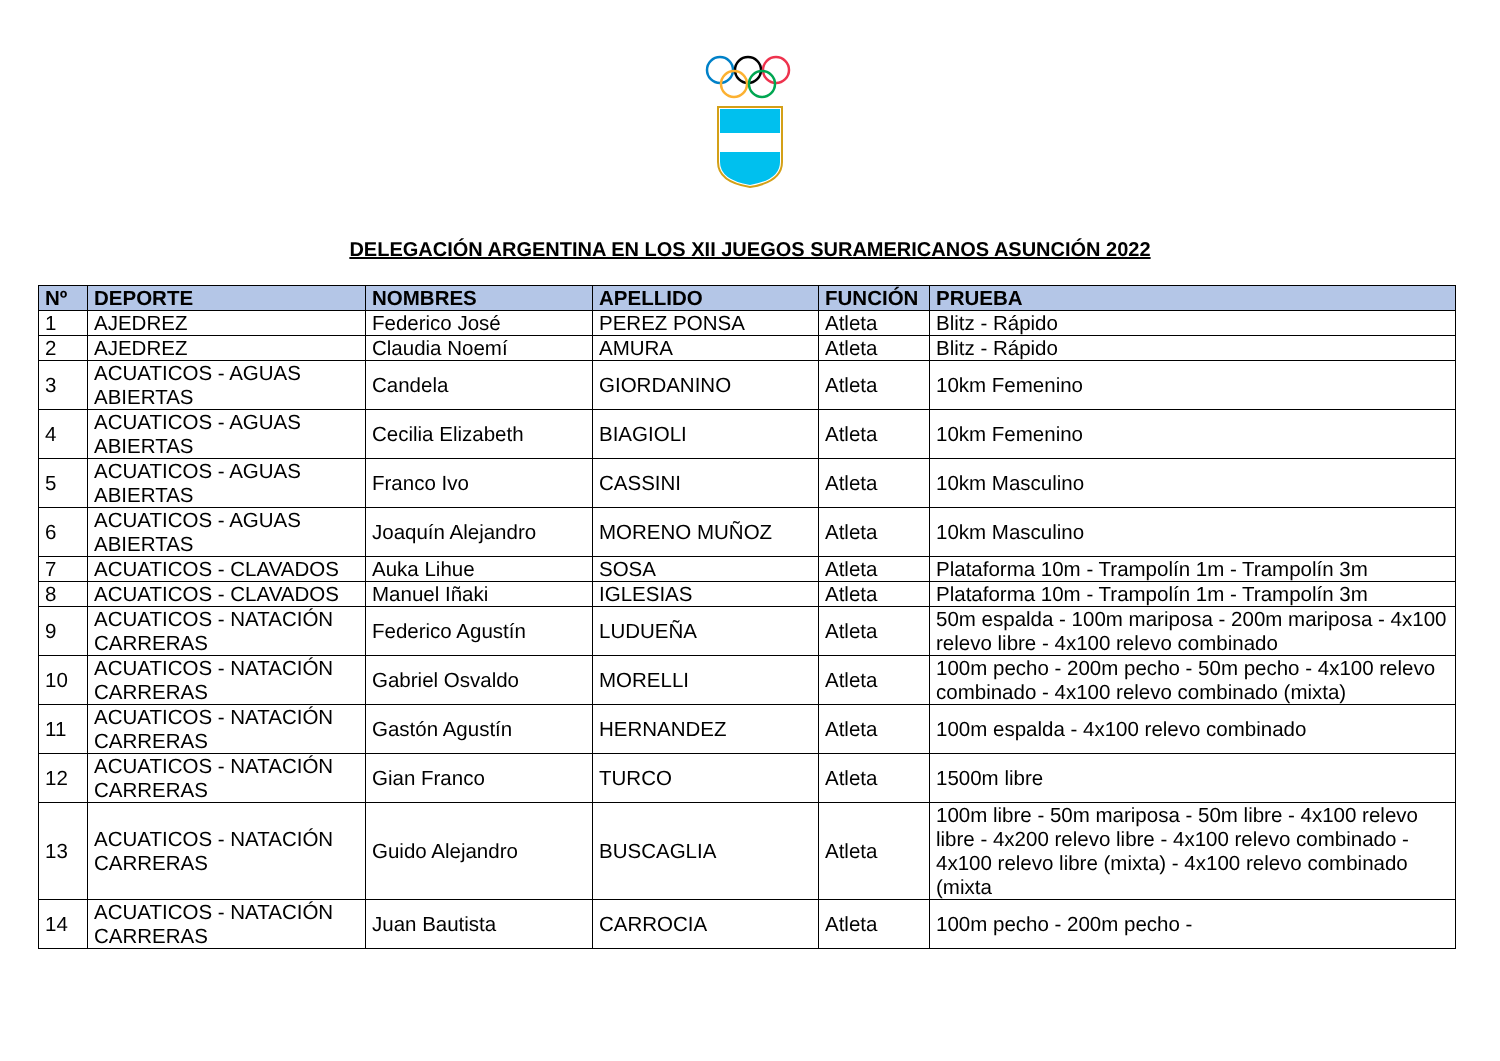DELEGACIÓN ARGENTINA EN LOS XII JUEGOS SURAMERICANOS ASUNCIÓN 2022
| Nº | DEPORTE | NOMBRES | APELLIDO | FUNCIÓN | PRUEBA |
| --- | --- | --- | --- | --- | --- |
| 1 | AJEDREZ | Federico José | PEREZ PONSA | Atleta | Blitz - Rápido |
| 2 | AJEDREZ | Claudia Noemí | AMURA | Atleta | Blitz - Rápido |
| 3 | ACUATICOS - AGUAS ABIERTAS | Candela | GIORDANINO | Atleta | 10km Femenino |
| 4 | ACUATICOS - AGUAS ABIERTAS | Cecilia Elizabeth | BIAGIOLI | Atleta | 10km Femenino |
| 5 | ACUATICOS - AGUAS ABIERTAS | Franco Ivo | CASSINI | Atleta | 10km Masculino |
| 6 | ACUATICOS - AGUAS ABIERTAS | Joaquín Alejandro | MORENO MUÑOZ | Atleta | 10km Masculino |
| 7 | ACUATICOS - CLAVADOS | Auka Lihue | SOSA | Atleta | Plataforma 10m - Trampolín 1m - Trampolín 3m |
| 8 | ACUATICOS - CLAVADOS | Manuel Iñaki | IGLESIAS | Atleta | Plataforma 10m - Trampolín 1m - Trampolín 3m |
| 9 | ACUATICOS - NATACIÓN CARRERAS | Federico Agustín | LUDUEÑA | Atleta | 50m espalda - 100m mariposa - 200m mariposa - 4x100 relevo libre - 4x100 relevo combinado |
| 10 | ACUATICOS - NATACIÓN CARRERAS | Gabriel Osvaldo | MORELLI | Atleta | 100m pecho - 200m pecho - 50m pecho - 4x100 relevo combinado - 4x100 relevo combinado (mixta) |
| 11 | ACUATICOS - NATACIÓN CARRERAS | Gastón Agustín | HERNANDEZ | Atleta | 100m espalda - 4x100 relevo combinado |
| 12 | ACUATICOS - NATACIÓN CARRERAS | Gian Franco | TURCO | Atleta | 1500m libre |
| 13 | ACUATICOS - NATACIÓN CARRERAS | Guido Alejandro | BUSCAGLIA | Atleta | 100m libre - 50m mariposa - 50m libre - 4x100 relevo libre - 4x200 relevo libre - 4x100 relevo combinado - 4x100 relevo libre (mixta) - 4x100 relevo combinado (mixta |
| 14 | ACUATICOS - NATACIÓN CARRERAS | Juan Bautista | CARROCIA | Atleta | 100m pecho - 200m pecho - |